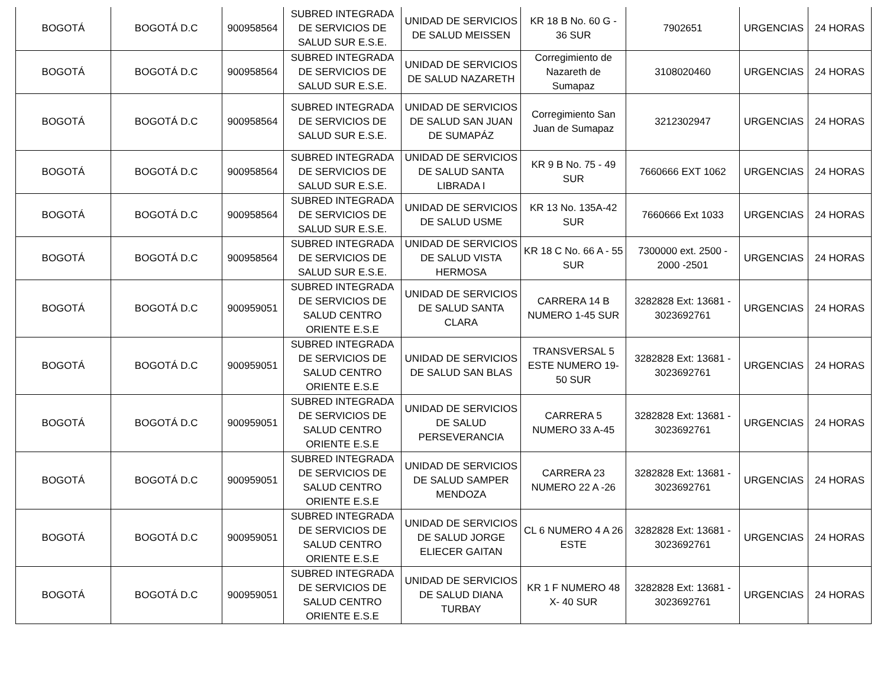| BOGOTÁ | BOGOTÁ D.C | 900958564 | SUBRED INTEGRADA DE SERVICIOS DE SALUD SUR E.S.E. | UNIDAD DE SERVICIOS DE SALUD MEISSEN | KR 18 B No. 60 G - 36 SUR | 7902651 | URGENCIAS | 24 HORAS |
| BOGOTÁ | BOGOTÁ D.C | 900958564 | SUBRED INTEGRADA DE SERVICIOS DE SALUD SUR E.S.E. | UNIDAD DE SERVICIOS DE SALUD NAZARETH | Corregimiento de Nazareth de Sumapaz | 3108020460 | URGENCIAS | 24 HORAS |
| BOGOTÁ | BOGOTÁ D.C | 900958564 | SUBRED INTEGRADA DE SERVICIOS DE SALUD SUR E.S.E. | UNIDAD DE SERVICIOS DE SALUD SAN JUAN DE SUMAPÁZ | Corregimiento San Juan de Sumapaz | 3212302947 | URGENCIAS | 24 HORAS |
| BOGOTÁ | BOGOTÁ D.C | 900958564 | SUBRED INTEGRADA DE SERVICIOS DE SALUD SUR E.S.E. | UNIDAD DE SERVICIOS DE SALUD SANTA LIBRADA I | KR 9 B No. 75 - 49 SUR | 7660666 EXT 1062 | URGENCIAS | 24 HORAS |
| BOGOTÁ | BOGOTÁ D.C | 900958564 | SUBRED INTEGRADA DE SERVICIOS DE SALUD SUR E.S.E. | UNIDAD DE SERVICIOS DE SALUD USME | KR 13 No. 135A-42 SUR | 7660666 Ext 1033 | URGENCIAS | 24 HORAS |
| BOGOTÁ | BOGOTÁ D.C | 900958564 | SUBRED INTEGRADA DE SERVICIOS DE SALUD SUR E.S.E. | UNIDAD DE SERVICIOS DE SALUD VISTA HERMOSA | KR 18 C No. 66 A - 55 SUR | 7300000 ext. 2500 - 2000 -2501 | URGENCIAS | 24 HORAS |
| BOGOTÁ | BOGOTÁ D.C | 900959051 | SUBRED INTEGRADA DE SERVICIOS DE SALUD CENTRO ORIENTE E.S.E | UNIDAD DE SERVICIOS DE SALUD SANTA CLARA | CARRERA 14 B NUMERO 1-45 SUR | 3282828 Ext: 13681 - 3023692761 | URGENCIAS | 24 HORAS |
| BOGOTÁ | BOGOTÁ D.C | 900959051 | SUBRED INTEGRADA DE SERVICIOS DE SALUD CENTRO ORIENTE E.S.E | UNIDAD DE SERVICIOS DE SALUD SAN BLAS | TRANSVERSAL 5 ESTE NUMERO 19-50 SUR | 3282828 Ext: 13681 - 3023692761 | URGENCIAS | 24 HORAS |
| BOGOTÁ | BOGOTÁ D.C | 900959051 | SUBRED INTEGRADA DE SERVICIOS DE SALUD CENTRO ORIENTE E.S.E | UNIDAD DE SERVICIOS DE SALUD PERSEVERANCIA | CARRERA 5 NUMERO 33 A-45 | 3282828 Ext: 13681 - 3023692761 | URGENCIAS | 24 HORAS |
| BOGOTÁ | BOGOTÁ D.C | 900959051 | SUBRED INTEGRADA DE SERVICIOS DE SALUD CENTRO ORIENTE E.S.E | UNIDAD DE SERVICIOS DE SALUD SAMPER MENDOZA | CARRERA 23 NUMERO 22 A -26 | 3282828 Ext: 13681 - 3023692761 | URGENCIAS | 24 HORAS |
| BOGOTÁ | BOGOTÁ D.C | 900959051 | SUBRED INTEGRADA DE SERVICIOS DE SALUD CENTRO ORIENTE E.S.E | UNIDAD DE SERVICIOS DE SALUD JORGE ELIECER GAITAN | CL 6 NUMERO 4 A 26 ESTE | 3282828 Ext: 13681 - 3023692761 | URGENCIAS | 24 HORAS |
| BOGOTÁ | BOGOTÁ D.C | 900959051 | SUBRED INTEGRADA DE SERVICIOS DE SALUD CENTRO ORIENTE E.S.E | UNIDAD DE SERVICIOS DE SALUD DIANA TURBAY | KR 1 F NUMERO 48 X- 40 SUR | 3282828 Ext: 13681 - 3023692761 | URGENCIAS | 24 HORAS |